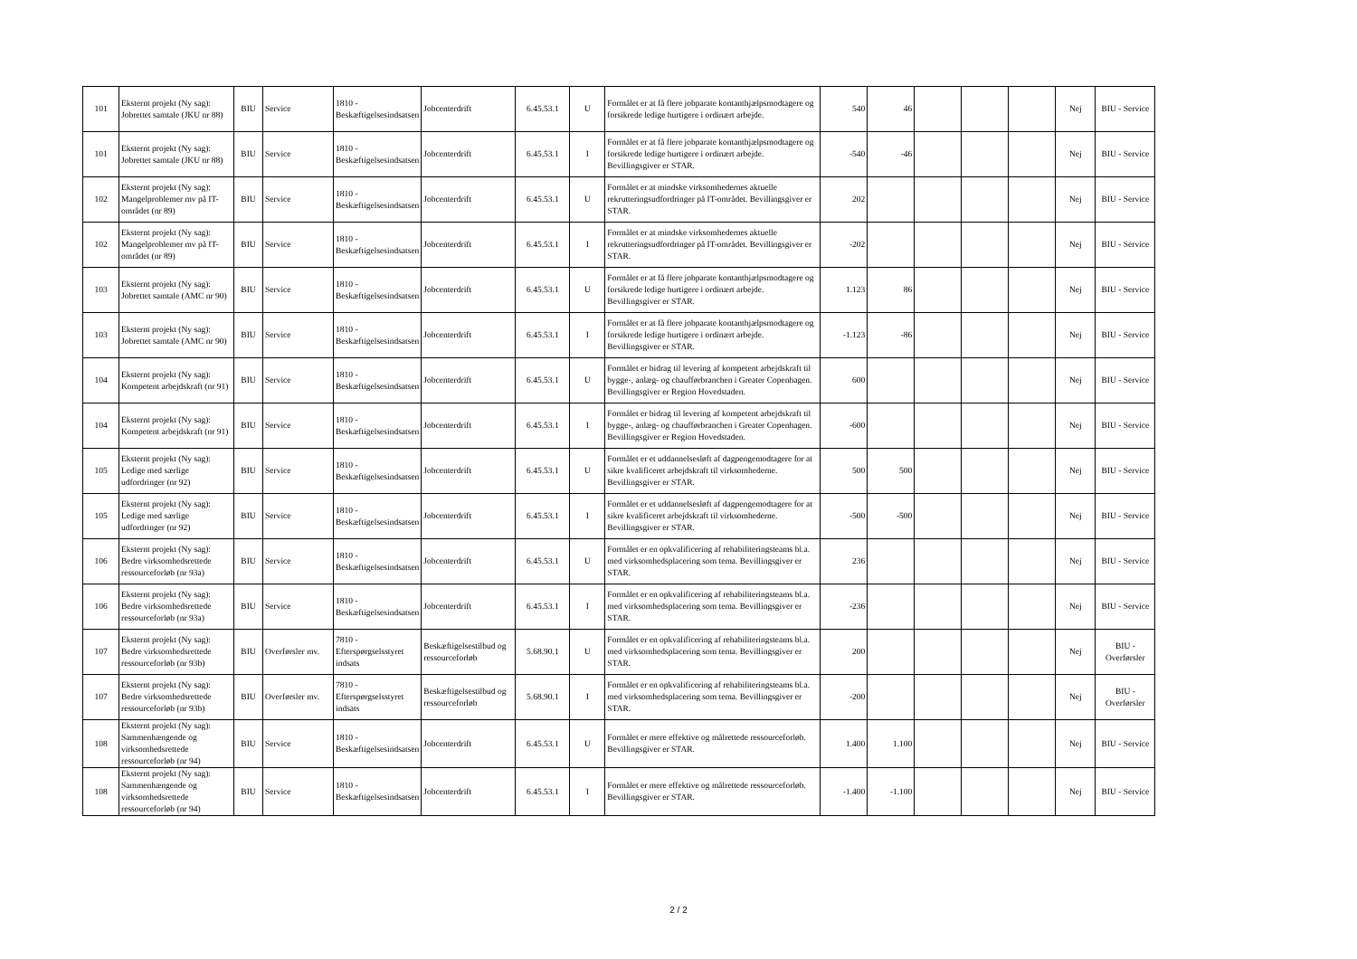| 101 | Eksternt projekt (Ny sag): Jobrettet samtale (JKU nr 88) | BIU | Service | 1810 - Beskæftigelsesindsatsen | Jobcenterdrift | 6.45.53.1 | U | Formålet er at få flere jobparate kontanthjælpsmodtagere og forsikrede ledige hurtigere i ordinært arbejde. | 540 | 46 | | | | Nej | BIU - Service |
| 101 | Eksternt projekt (Ny sag): Jobrettet samtale (JKU nr 88) | BIU | Service | 1810 - Beskæftigelsesindsatsen | Jobcenterdrift | 6.45.53.1 | I | Formålet er at få flere jobparate kontanthjælpsmodtagere og forsikrede ledige hurtigere i ordinært arbejde. Bevillingsgiver er STAR. | -540 | -46 | | | | Nej | BIU - Service |
| 102 | Eksternt projekt (Ny sag): Mangelproblemer mv på IT-området (nr 89) | BIU | Service | 1810 - Beskæftigelsesindsatsen | Jobcenterdrift | 6.45.53.1 | U | Formålet er at mindske virksomhedernes aktuelle rekrutteringsudfordringer på IT-området. Bevillingsgiver er STAR. | 202 | | | | | Nej | BIU - Service |
| 102 | Eksternt projekt (Ny sag): Mangelproblemer mv på IT-området (nr 89) | BIU | Service | 1810 - Beskæftigelsesindsatsen | Jobcenterdrift | 6.45.53.1 | I | Formålet er at mindske virksomhedernes aktuelle rekrutteringsudfordringer på IT-området. Bevillingsgiver er STAR. | -202 | | | | | Nej | BIU - Service |
| 103 | Eksternt projekt (Ny sag): Jobrettet samtale (AMC nr 90) | BIU | Service | 1810 - Beskæftigelsesindsatsen | Jobcenterdrift | 6.45.53.1 | U | Formålet er at få flere jobparate kontanthjælpsmodtagere og forsikrede ledige hurtigere i ordinært arbejde. Bevillingsgiver er STAR. | 1.123 | 86 | | | | Nej | BIU - Service |
| 103 | Eksternt projekt (Ny sag): Jobrettet samtale (AMC nr 90) | BIU | Service | 1810 - Beskæftigelsesindsatsen | Jobcenterdrift | 6.45.53.1 | I | Formålet er at få flere jobparate kontanthjælpsmodtagere og forsikrede ledige hurtigere i ordinært arbejde. Bevillingsgiver er STAR. | -1.123 | -86 | | | | Nej | BIU - Service |
| 104 | Eksternt projekt (Ny sag): Kompetent arbejdskraft (nr 91) | BIU | Service | 1810 - Beskæftigelsesindsatsen | Jobcenterdrift | 6.45.53.1 | U | Formålet er bidrag til levering af kompetent arbejdskraft til bygge-, anlæg- og chaufførbranchen i Greater Copenhagen. Bevillingsgiver er Region Hovedstaden. | 600 | | | | | Nej | BIU - Service |
| 104 | Eksternt projekt (Ny sag): Kompetent arbejdskraft (nr 91) | BIU | Service | 1810 - Beskæftigelsesindsatsen | Jobcenterdrift | 6.45.53.1 | I | Formålet er bidrag til levering af kompetent arbejdskraft til bygge-, anlæg- og chaufførbranchen i Greater Copenhagen. Bevillingsgiver er Region Hovedstaden. | -600 | | | | | Nej | BIU - Service |
| 105 | Eksternt projekt (Ny sag): Ledige med særlige udfordringer (nr 92) | BIU | Service | 1810 - Beskæftigelsesindsatsen | Jobcenterdrift | 6.45.53.1 | U | Formålet er et uddannelsesløft af dagpengemodtagere for at sikre kvalificeret arbejdskraft til virksomhederne. Bevillingsgiver er STAR. | 500 | 500 | | | | Nej | BIU - Service |
| 105 | Eksternt projekt (Ny sag): Ledige med særlige udfordringer (nr 92) | BIU | Service | 1810 - Beskæftigelsesindsatsen | Jobcenterdrift | 6.45.53.1 | I | Formålet er et uddannelsesløft af dagpengemodtagere for at sikre kvalificeret arbejdskraft til virksomhederne. Bevillingsgiver er STAR. | -500 | -500 | | | | Nej | BIU - Service |
| 106 | Eksternt projekt (Ny sag): Bedre virksomhedsrettede ressourceforløb (nr 93a) | BIU | Service | 1810 - Beskæftigelsesindsatsen | Jobcenterdrift | 6.45.53.1 | U | Formålet er en opkvalificering af rehabiliteringsteams bl.a. med virksomhedsplacering som tema. Bevillingsgiver er STAR. | 236 | | | | | Nej | BIU - Service |
| 106 | Eksternt projekt (Ny sag): Bedre virksomhedsrettede ressourceforløb (nr 93a) | BIU | Service | 1810 - Beskæftigelsesindsatsen | Jobcenterdrift | 6.45.53.1 | I | Formålet er en opkvalificering af rehabiliteringsteams bl.a. med virksomhedsplacering som tema. Bevillingsgiver er STAR. | -236 | | | | | Nej | BIU - Service |
| 107 | Eksternt projekt (Ny sag): Bedre virksomhedsrettede ressourceforløb (nr 93b) | BIU | Overførsler mv. | 7810 - Efterspørgselsstyret indsats | Beskæftigelsestilbud og ressourceforløb | 5.68.90.1 | U | Formålet er en opkvalificering af rehabiliteringsteams bl.a. med virksomhedsplacering som tema. Bevillingsgiver er STAR. | 200 | | | | | Nej | BIU - Overførsler |
| 107 | Eksternt projekt (Ny sag): Bedre virksomhedsrettede ressourceforløb (nr 93b) | BIU | Overførsler mv. | 7810 - Efterspørgselsstyret indsats | Beskæftigelsestilbud og ressourceforløb | 5.68.90.1 | I | Formålet er en opkvalificering af rehabiliteringsteams bl.a. med virksomhedsplacering som tema. Bevillingsgiver er STAR. | -200 | | | | | Nej | BIU - Overførsler |
| 108 | Eksternt projekt (Ny sag): Sammenhængende og virksomhedsrettede ressourceforløb (nr 94) | BIU | Service | 1810 - Beskæftigelsesindsatsen | Jobcenterdrift | 6.45.53.1 | U | Formålet er mere effektive og målrettede ressourceforløb. Bevillingsgiver er STAR. | 1.400 | 1.100 | | | | Nej | BIU - Service |
| 108 | Eksternt projekt (Ny sag): Sammenhængende og virksomhedsrettede ressourceforløb (nr 94) | BIU | Service | 1810 - Beskæftigelsesindsatsen | Jobcenterdrift | 6.45.53.1 | I | Formålet er mere effektive og målrettede ressourceforløb. Bevillingsgiver er STAR. | -1.400 | -1.100 | | | | Nej | BIU - Service |
2 / 2